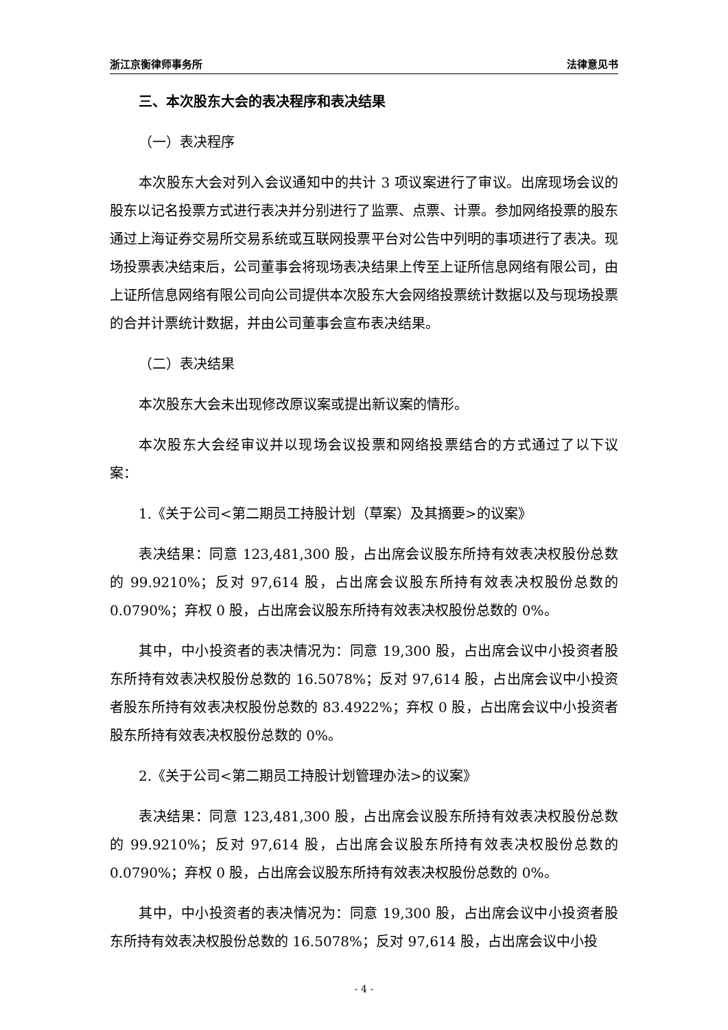浙江京衡律师事务所 法律意见书
三、本次股东大会的表决程序和表决结果
（一）表决程序
本次股东大会对列入会议通知中的共计 3 项议案进行了审议。出席现场会议的股东以记名投票方式进行表决并分别进行了监票、点票、计票。参加网络投票的股东通过上海证券交易所交易系统或互联网投票平台对公告中列明的事项进行了表决。现场投票表决结束后，公司董事会将现场表决结果上传至上证所信息网络有限公司，由上证所信息网络有限公司向公司提供本次股东大会网络投票统计数据以及与现场投票的合并计票统计数据，并由公司董事会宣布表决结果。
（二）表决结果
本次股东大会未出现修改原议案或提出新议案的情形。
本次股东大会经审议并以现场会议投票和网络投票结合的方式通过了以下议案：
1.《关于公司<第二期员工持股计划（草案）及其摘要>的议案》
表决结果：同意 123,481,300 股，占出席会议股东所持有效表决权股份总数的 99.9210%；反对 97,614 股，占出席会议股东所持有效表决权股份总数的 0.0790%；弃权 0 股，占出席会议股东所持有效表决权股份总数的 0%。
其中，中小投资者的表决情况为：同意 19,300 股，占出席会议中小投资者股东所持有效表决权股份总数的 16.5078%；反对 97,614 股，占出席会议中小投资者股东所持有效表决权股份总数的 83.4922%；弃权 0 股，占出席会议中小投资者股东所持有效表决权股份总数的 0%。
2.《关于公司<第二期员工持股计划管理办法>的议案》
表决结果：同意 123,481,300 股，占出席会议股东所持有效表决权股份总数的 99.9210%；反对 97,614 股，占出席会议股东所持有效表决权股份总数的 0.0790%；弃权 0 股，占出席会议股东所持有效表决权股份总数的 0%。
其中，中小投资者的表决情况为：同意 19,300 股，占出席会议中小投资者股东所持有效表决权股份总数的 16.5078%；反对 97,614 股，占出席会议中小投
- 4 -